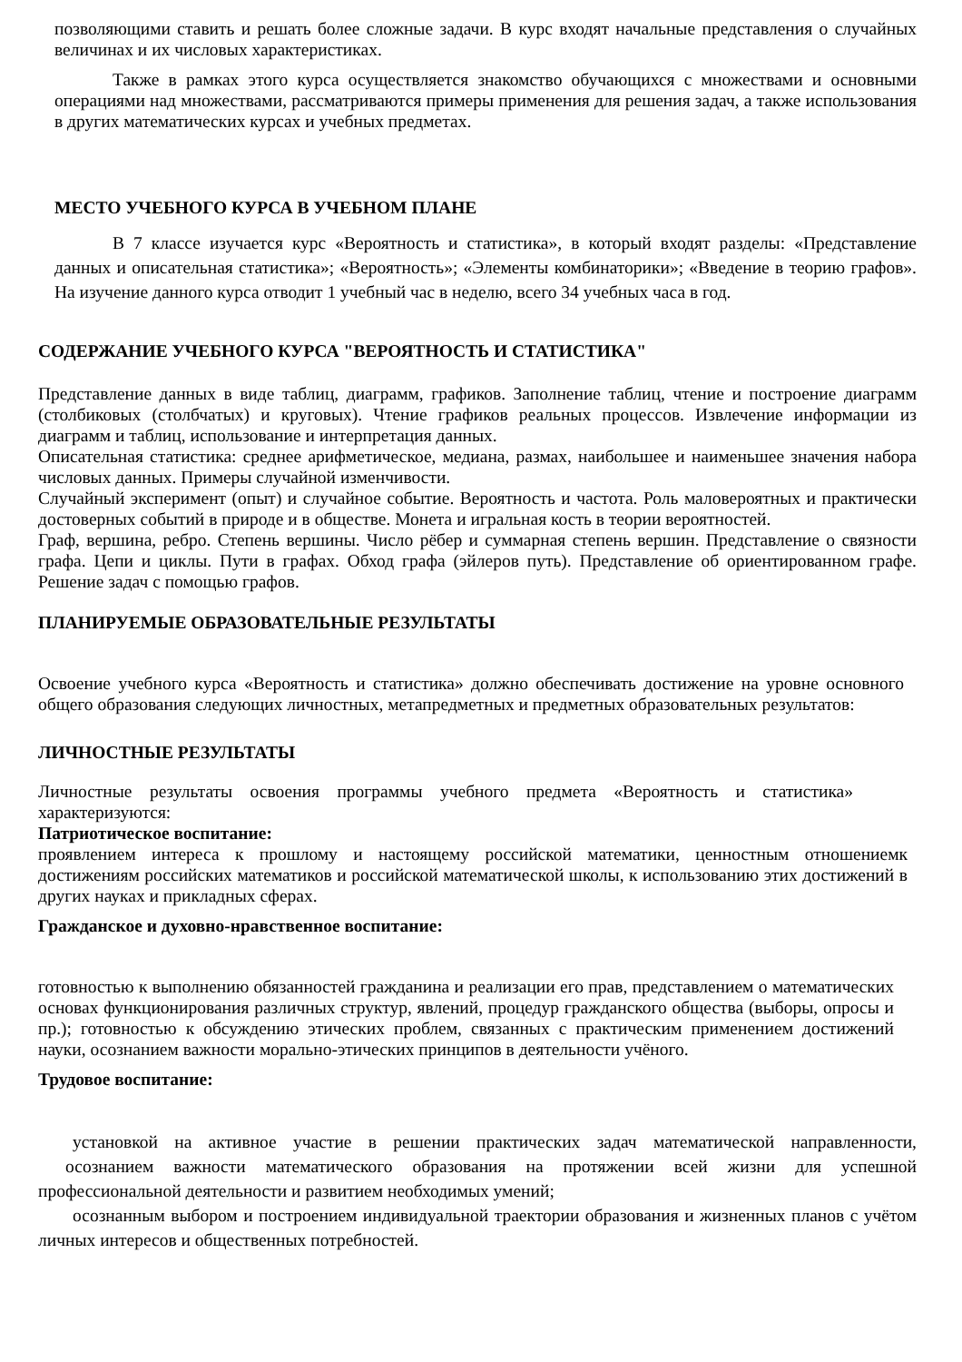позволяющими ставить и решать более сложные задачи. В курс входят начальные представления о случайных величинах и их числовых характеристиках.
Также в рамках этого курса осуществляется знакомство обучающихся с множествами и основными операциями над множествами, рассматриваются примеры применения для решения задач, а также использования в других математических курсах и учебных предметах.
МЕСТО УЧЕБНОГО КУРСА В УЧЕБНОМ ПЛАНЕ
В 7 классе изучается курс «Вероятность и статистика», в который входят разделы: «Представление данных и описательная статистика»; «Вероятность»; «Элементы комбинаторики»; «Введение в теорию графов». На изучение данного курса отводит 1 учебный час в неделю, всего 34 учебных часа в год.
СОДЕРЖАНИЕ УЧЕБНОГО КУРСА "ВЕРОЯТНОСТЬ И СТАТИСТИКА"
Представление данных в виде таблиц, диаграмм, графиков. Заполнение таблиц, чтение и построение диаграмм (столбиковых (столбчатых) и круговых). Чтение графиков реальных процессов. Извлечение информации из диаграмм и таблиц, использование и интерпретация данных.
Описательная статистика: среднее арифметическое, медиана, размах, наибольшее и наименьшее значения набора числовых данных. Примеры случайной изменчивости.
Случайный эксперимент (опыт) и случайное событие. Вероятность и частота. Роль маловероятных и практически достоверных событий в природе и в обществе. Монета и игральная кость в теории вероятностей.
Граф, вершина, ребро. Степень вершины. Число рёбер и суммарная степень вершин. Представление о связности графа. Цепи и циклы. Пути в графах. Обход графа (эйлеров путь). Представление об ориентированном графе. Решение задач с помощью графов.
ПЛАНИРУЕМЫЕ ОБРАЗОВАТЕЛЬНЫЕ РЕЗУЛЬТАТЫ
Освоение учебного курса «Вероятность и статистика» должно обеспечивать достижение на уровне основного общего образования следующих личностных, метапредметных и предметных образовательных результатов:
ЛИЧНОСТНЫЕ РЕЗУЛЬТАТЫ
Личностные результаты освоения программы учебного предмета «Вероятность и статистика» характеризуются:
Патриотическое воспитание:
проявлением интереса к прошлому и настоящему российской математики, ценностным отношениемк достижениям российских математиков и российской математической школы, к использованию этих достижений в других науках и прикладных сферах.
Гражданское и духовно-нравственное воспитание:
готовностью к выполнению обязанностей гражданина и реализации его прав, представлением о математических основах функционирования различных структур, явлений, процедур гражданского общества (выборы, опросы и пр.); готовностью к обсуждению этических проблем, связанных с практическим применением достижений науки, осознанием важности морально-этических принципов в деятельности учёного.
Трудовое воспитание:
установкой на активное участие в решении практических задач математической направленности, осознанием важности математического образования на протяжении всей жизни для успешной профессиональной деятельности и развитием необходимых умений;
осознанным выбором и построением индивидуальной траектории образования и жизненных планов с учётом личных интересов и общественных потребностей.